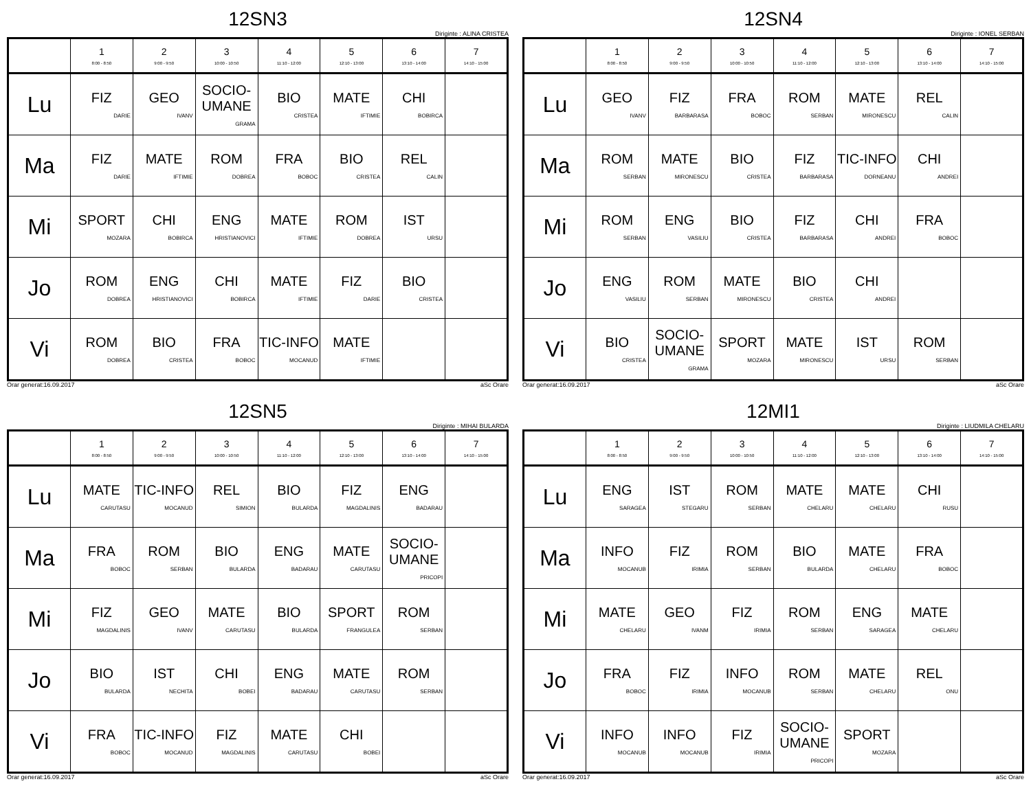12SN3
Diriginte : ALINA CRISTEA
| | 1 8:00 - 8:50 | 2 9:00 - 9:50 | 3 10:00 - 10:50 | 4 11:10 - 12:00 | 5 12:10 - 13:00 | 6 13:10 - 14:00 | 7 14:10 - 15:00 |
| --- | --- | --- | --- | --- | --- | --- | --- |
| Lu | FIZ DARIE | GEO IVANV | SOCIO-UMANE GRAMA | BIO CRISTEA | MATE IFTIMIE | CHI BOBIRCA | |
| Ma | FIZ DARIE | MATE IFTIMIE | ROM DOBREA | FRA BOBOC | BIO CRISTEA | REL CALIN | |
| Mi | SPORT MOZARA | CHI BOBIRCA | ENG HRISTIANOVICI | MATE IFTIMIE | ROM DOBREA | IST URSU | |
| Jo | ROM DOBREA | ENG HRISTIANOVICI | CHI BOBIRCA | MATE IFTIMIE | FIZ DARIE | BIO CRISTEA | |
| Vi | ROM DOBREA | BIO CRISTEA | FRA BOBOC | TIC-INFO MOCANUD | MATE IFTIMIE | | |
Orar generat:16.09.2017 aSc Orare
12SN4
Diriginte : IONEL SERBAN
| | 1 8:00 - 8:50 | 2 9:00 - 9:50 | 3 10:00 - 10:50 | 4 11:10 - 12:00 | 5 12:10 - 13:00 | 6 13:10 - 14:00 | 7 14:10 - 15:00 |
| --- | --- | --- | --- | --- | --- | --- | --- |
| Lu | GEO IVANV | FIZ BARBARASA | FRA BOBOC | ROM SERBAN | MATE MIRONESCU | REL CALIN | |
| Ma | ROM SERBAN | MATE MIRONESCU | BIO CRISTEA | FIZ BARBARASA | TIC-INFO DORNEANU | CHI ANDREI | |
| Mi | ROM SERBAN | ENG VASILIU | BIO CRISTEA | FIZ BARBARASA | CHI ANDREI | FRA BOBOC | |
| Jo | ENG VASILIU | ROM SERBAN | MATE MIRONESCU | BIO CRISTEA | CHI ANDREI | | |
| Vi | BIO CRISTEA | SOCIO-UMANE GRAMA | SPORT MOZARA | MATE MIRONESCU | IST URSU | ROM SERBAN | |
Orar generat:16.09.2017 aSc Orare
12SN5
Diriginte : MIHAI BULARDA
| | 1 8:00 - 8:50 | 2 9:00 - 9:50 | 3 10:00 - 10:50 | 4 11:10 - 12:00 | 5 12:10 - 13:00 | 6 13:10 - 14:00 | 7 14:10 - 15:00 |
| --- | --- | --- | --- | --- | --- | --- | --- |
| Lu | MATE CARUTASU | TIC-INFO MOCANUD | REL SIMION | BIO BULARDA | FIZ MAGDALINIS | ENG BADARAU | |
| Ma | FRA BOBOC | ROM SERBAN | BIO BULARDA | ENG BADARAU | MATE CARUTASU | SOCIO-UMANE PRICOPI | |
| Mi | FIZ MAGDALINIS | GEO IVANV | MATE CARUTASU | BIO BULARDA | SPORT FRANGULEA | ROM SERBAN | |
| Jo | BIO BULARDA | IST NECHITA | CHI BOBEI | ENG BADARAU | MATE CARUTASU | ROM SERBAN | |
| Vi | FRA BOBOC | TIC-INFO MOCANUD | FIZ MAGDALINIS | MATE CARUTASU | CHI BOBEI | | |
Orar generat:16.09.2017 aSc Orare
12MI1
Diriginte : LIUDMILA CHELARU
| | 1 8:00 - 8:50 | 2 9:00 - 9:50 | 3 10:00 - 10:50 | 4 11:10 - 12:00 | 5 12:10 - 13:00 | 6 13:10 - 14:00 | 7 14:10 - 15:00 |
| --- | --- | --- | --- | --- | --- | --- | --- |
| Lu | ENG SARAGEA | IST STEGARU | ROM SERBAN | MATE CHELARU | MATE CHELARU | CHI RUSU | |
| Ma | INFO MOCANUB | FIZ IRIMIA | ROM SERBAN | BIO BULARDA | MATE CHELARU | FRA BOBOC | |
| Mi | MATE CHELARU | GEO IVANM | FIZ IRIMIA | ROM SERBAN | ENG SARAGEA | MATE CHELARU | |
| Jo | FRA BOBOC | FIZ IRIMIA | INFO MOCANUB | ROM SERBAN | MATE CHELARU | REL ONU | |
| Vi | INFO MOCANUB | INFO MOCANUB | FIZ IRIMIA | SOCIO-UMANE PRICOPI | SPORT MOZARA | | |
Orar generat:16.09.2017 aSc Orare